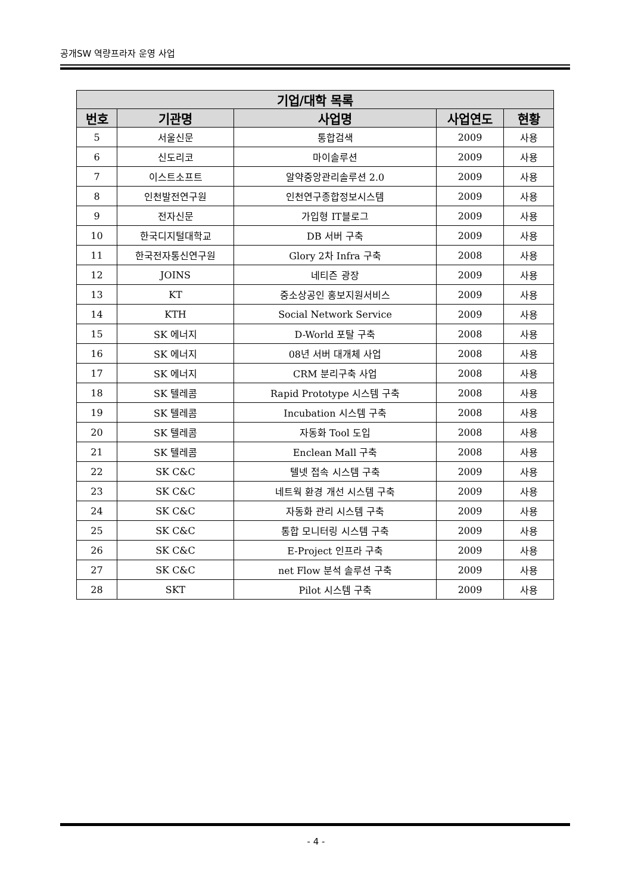공개SW 역량프라자 운영 사업
| 기업/대학 목록 | | | | |
| --- | --- | --- | --- | --- |
| 번호 | 기관명 | 사업명 | 사업연도 | 현황 |
| 5 | 서울신문 | 통합검색 | 2009 | 사용 |
| 6 | 신도리코 | 마이솔루션 | 2009 | 사용 |
| 7 | 이스트소프트 | 알약중앙관리솔루션 2.0 | 2009 | 사용 |
| 8 | 인천발전연구원 | 인천연구종합정보시스템 | 2009 | 사용 |
| 9 | 전자신문 | 가입형 IT블로그 | 2009 | 사용 |
| 10 | 한국디지털대학교 | DB 서버 구축 | 2009 | 사용 |
| 11 | 한국전자통신연구원 | Glory 2차 Infra 구축 | 2008 | 사용 |
| 12 | JOINS | 네티즌 광장 | 2009 | 사용 |
| 13 | KT | 중소상공인 홍보지원서비스 | 2009 | 사용 |
| 14 | KTH | Social Network Service | 2009 | 사용 |
| 15 | SK 에너지 | D-World 포탈 구축 | 2008 | 사용 |
| 16 | SK 에너지 | 08년 서버 대개체 사업 | 2008 | 사용 |
| 17 | SK 에너지 | CRM 분리구축 사업 | 2008 | 사용 |
| 18 | SK 텔레콤 | Rapid Prototype 시스템 구축 | 2008 | 사용 |
| 19 | SK 텔레콤 | Incubation 시스템 구축 | 2008 | 사용 |
| 20 | SK 텔레콤 | 자동화 Tool 도입 | 2008 | 사용 |
| 21 | SK 텔레콤 | Enclean Mall 구축 | 2008 | 사용 |
| 22 | SK C&C | 텔넷 접속 시스템 구축 | 2009 | 사용 |
| 23 | SK C&C | 네트웍 환경 개선 시스템 구축 | 2009 | 사용 |
| 24 | SK C&C | 자동화 관리 시스템 구축 | 2009 | 사용 |
| 25 | SK C&C | 통합 모니터링 시스템 구축 | 2009 | 사용 |
| 26 | SK C&C | E-Project 인프라 구축 | 2009 | 사용 |
| 27 | SK C&C | net Flow 분석 솔루션 구축 | 2009 | 사용 |
| 28 | SKT | Pilot 시스템 구축 | 2009 | 사용 |
- 4 -